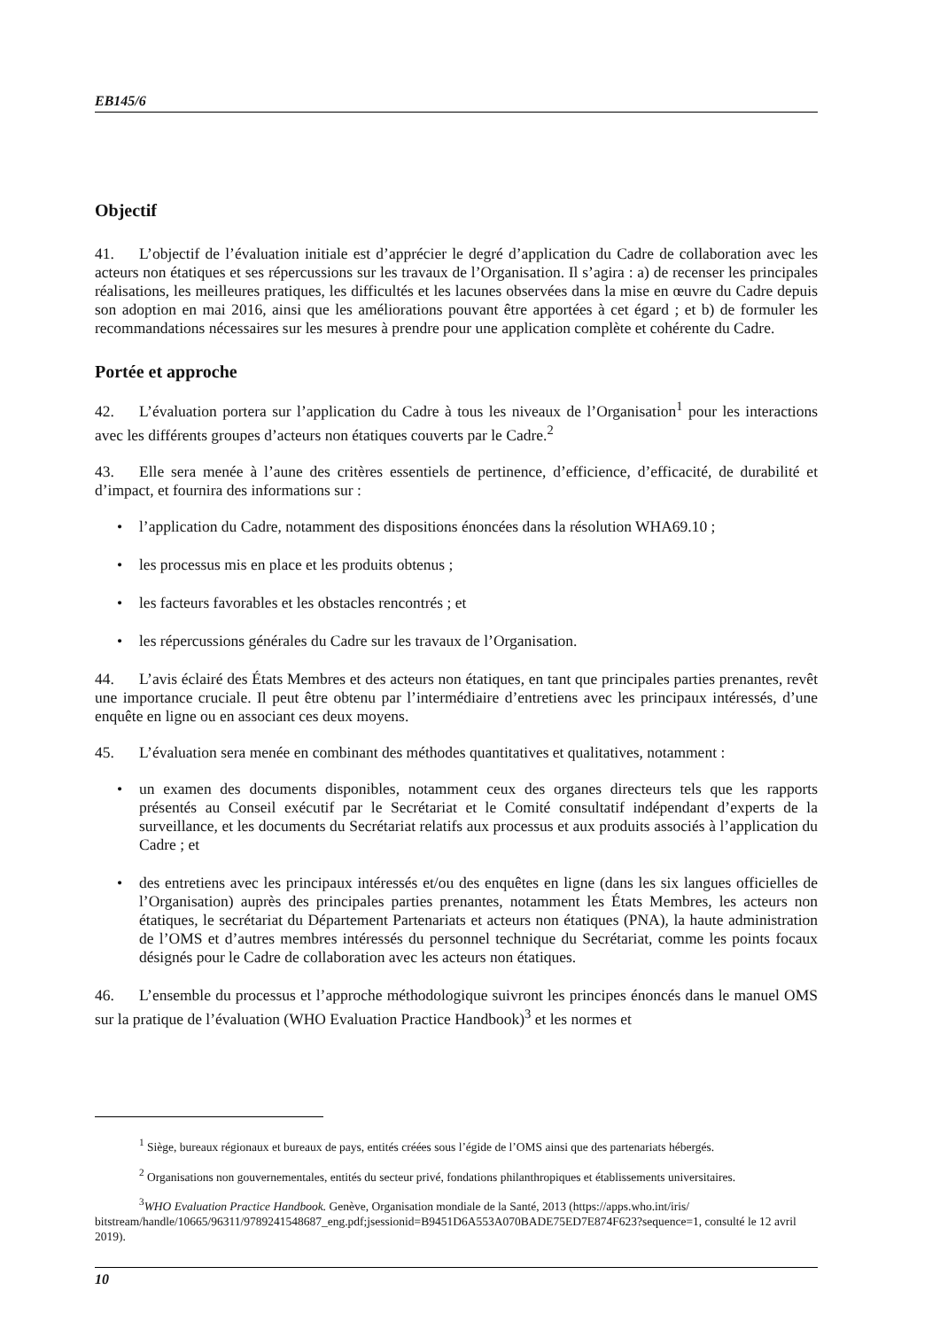EB145/6
Objectif
41. L’objectif de l’évaluation initiale est d’apprécier le degré d’application du Cadre de collaboration avec les acteurs non étatiques et ses répercussions sur les travaux de l’Organisation. Il s’agira : a) de recenser les principales réalisations, les meilleures pratiques, les difficultés et les lacunes observées dans la mise en œuvre du Cadre depuis son adoption en mai 2016, ainsi que les améliorations pouvant être apportées à cet égard ; et b) de formuler les recommandations nécessaires sur les mesures à prendre pour une application complète et cohérente du Cadre.
Portée et approche
42. L’évaluation portera sur l’application du Cadre à tous les niveaux de l’Organisation<sup>1</sup> pour les interactions avec les différents groupes d’acteurs non étatiques couverts par le Cadre.<sup>2</sup>
43. Elle sera menée à l’aune des critères essentiels de pertinence, d’efficience, d’efficacité, de durabilité et d’impact, et fournira des informations sur :
• l’application du Cadre, notamment des dispositions énoncées dans la résolution WHA69.10 ;
• les processus mis en place et les produits obtenus ;
• les facteurs favorables et les obstacles rencontrés ; et
• les répercussions générales du Cadre sur les travaux de l’Organisation.
44. L’avis éclairé des États Membres et des acteurs non étatiques, en tant que principales parties prenantes, revêt une importance cruciale. Il peut être obtenu par l’intermédiaire d’entretiens avec les principaux intéressés, d’une enquête en ligne ou en associant ces deux moyens.
45. L’évaluation sera menée en combinant des méthodes quantitatives et qualitatives, notamment :
• un examen des documents disponibles, notamment ceux des organes directeurs tels que les rapports présentés au Conseil exécutif par le Secrétariat et le Comité consultatif indépendant d’experts de la surveillance, et les documents du Secrétariat relatifs aux processus et aux produits associés à l’application du Cadre ; et
• des entretiens avec les principaux intéressés et/ou des enquêtes en ligne (dans les six langues officielles de l’Organisation) auprès des principales parties prenantes, notamment les États Membres, les acteurs non étatiques, le secrétariat du Département Partenariats et acteurs non étatiques (PNA), la haute administration de l’OMS et d’autres membres intéressés du personnel technique du Secrétariat, comme les points focaux désignés pour le Cadre de collaboration avec les acteurs non étatiques.
46. L’ensemble du processus et l’approche méthodologique suivront les principes énoncés dans le manuel OMS sur la pratique de l’évaluation (WHO Evaluation Practice Handbook)<sup>3</sup> et les normes et
<sup>1</sup> Siège, bureaux régionaux et bureaux de pays, entités créées sous l’égide de l’OMS ainsi que des partenariats hébergés.
<sup>2</sup> Organisations non gouvernementales, entités du secteur privé, fondations philanthropiques et établissements universitaires.
<sup>3</sup> WHO Evaluation Practice Handbook. Genève, Organisation mondiale de la Santé, 2013 (https://apps.who.int/iris/ bitstream/handle/10665/96311/9789241548687_eng.pdf;jsessionid=B9451D6A553A070BADE75ED7E874F623?sequence=1, consulté le 12 avril 2019).
10